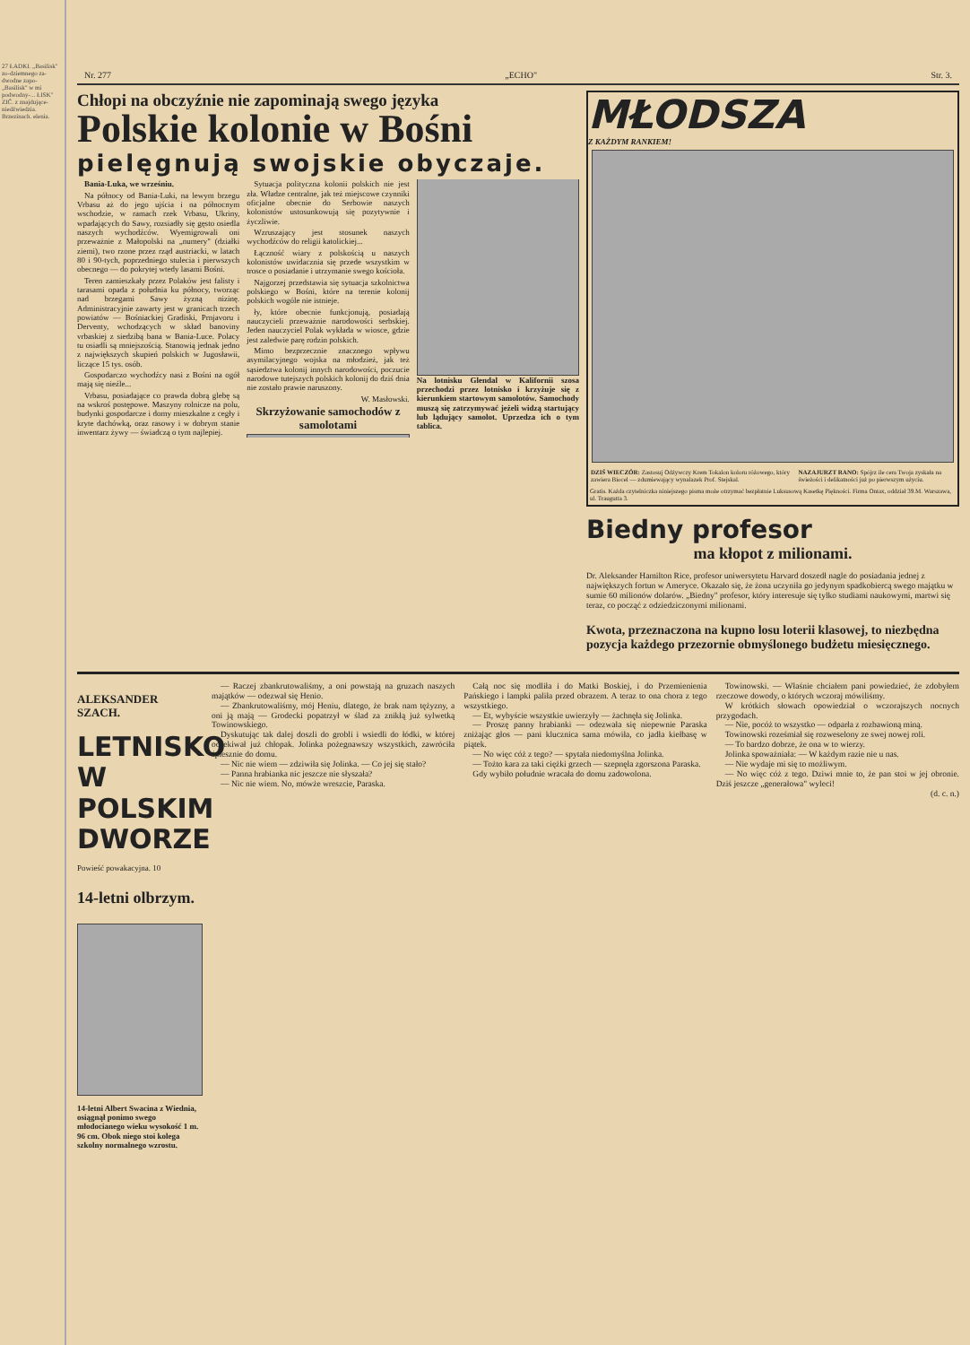27 ŁADKI. „Basilisk" zo-dziemnego za-dwodne zapo- „Basilisk" w mi podwodny-... ŁISK" ZIĆ. z znajdujące-niedźwiedzia. Brzezinach. elenia.
Nr. 277 „ECHO" Str. 3.
Chłopi na obczyźnie nie zapominają swego języka
Polskie kolonie w Bośni
pielęgnują swojskie obyczaje.
Bania-Luka, we wrześniu.
Na północy od Bania-Luki, na lewym brzegu Vrbasu aż do jego ujścia i na północnym wschodzie, w ramach rzek Vrbasu, Ukriny, wpadających do Sawy, rozsiadły się gęsto osiedla naszych wychodźców. Wyemigrowali oni przeważnie z Małopolski na „numery" (działki ziemi), two rzone przez rząd austriacki, w latach 80 i 90-tych, poprzedniego stulecia i pierwszych obecnego — do pokrytej wtedy lasami Bośni.
Teren zamieszkały przez Polaków jest falisty i tarasami opada z południa ku północy, tworząc nad brzegami Sawy żyzną nizinę. Administracyjnie zawarty jest w granicach trzech powiatów — Bośniackiej Gradiski, Prnjavoru i Derventy, wchodzących w skład banoviny vrbaskiej z siedzibą bana w Bania-Luce. Polacy tu osiadli są mniejszością. Stanowią jednak jedno z największych skupień polskich w Jugosławii, liczące 15 tys. osób.
Gospodarczo wychodźcy nasi z Bośni na ogół mają się nieźle...
Vrbasu, posiadające co prawda dobrą glebę są na wskroś postępowe. Maszyny rolnicze na polu, budynki gospodarcze i domy mieszkalne z cegły i kryte dachówką, oraz rasowy i w dobrym stanie inwentarz żywy — świadczą o tym najlepiej.
Sytuacja polityczna kolonii polskich nie jest zła. Władze centralne, jak też miejscowe czynniki oficjalne obecnie do Serbowie naszych kolonistów ustosunkowują się pozytywnie i życzliwie.
Wzruszający jest stosunek naszych wychodźców do religii katolickiej...
Łączność wiary z polskością u naszych kolonistów uwidacznia się przede wszystkim w trosce o posiadanie i utrzymanie swego kościoła.
Najgorzej przedstawia się sytuacja szkolnictwa polskiego w Bośni, które na terenie kolonij polskich wogóle nie istnieje.
ły, które obecnie funkcjonują, posiadają nauczycieli przeważnie narodowości serbskiej. Jeden nauczyciel Polak wykłada w wiosce, gdzie jest zaledwie parę rodzin polskich.
Mimo bezprzecznie znacznego wpływu asymilacyjnego wojska na młodzież, jak też sąsiedztwa kolonij innych narodowości, poczucie narodowe tutejszych polskich kolonij do dziś dnia nie zostało prawie naruszony.
W. Masłowski.
Skrzyżowanie samochodów z samolotami
Na lotnisku Glendal w Kalifornii szosa przechodzi przez lotnisko i krzyżuje się z kierunkiem startowym samolotów. Samochody muszą się zatrzymywać jeżeli widzą startujący lub lądujący samolot. Uprzedza ich o tym tablica.
MŁODSZA
Z KAŻDYM RANKIEM!
DZIŚ WIECZÓR: Zastosuj Odżywczy Krem Tokalon koloru różowego, który zawiera Biocel — zdumiewający wynalazek Prof. Stejskal.
NAZAJURZT RANO: Spójrz ile cera Twoja zyskała na świeżości i delikatności już po pierwszym użyciu.
Gratis. Każda czytelniczka niniejszego pisma może otrzymać bezpłatnie Luksusową Kasetkę Piękności. Firma Ontax, oddział 39.M. Warszawa, ul. Traugutta 3.
Biedny profesor
ma kłopot z milionami.
Dr. Aleksander Hamilton Rice, profesor uniwersytetu Harvard doszedł nagle do posiadania jednej z największych fortun w Ameryce. Okazało się, że żona uczyniła go jedynym spadkobiercą swego majątku w sumie 60 milionów dolarów. „Biedny" profesor, który interesuje się tylko studiami naukowymi, martwi się teraz, co począć z odziedziczonymi milionami.
Kwota, przeznaczona na kupno losu loterii klasowej, to niezbędna pozycja każdego przezornie obmyślonego budżetu miesięcznego.
ALEKSANDER SZACH.
LETNISKO W POLSKIM DWORZE
Powieść powakacyjna. 10
14-letni olbrzym.
14-letni Albert Swacina z Wiednia, osiągnął ponimo swego młodocianego wieku wysokość 1 m. 96 cm. Obok niego stoi kolega szkolny normalnego wzrostu.
— Raczej zbankrutowaliśmy, a oni powstają na gruzach naszych majątków — odezwał się Henio.
— Zbankrutowaliśmy, mój Heniu, dlatego, że brak nam tężyzny, a oni ją mają — Grodecki popatrzył w ślad za znikłą już sylwetką Towinowskiego.
Dyskutując tak dalej doszli do grobli i wsiedli do łódki, w której oczekiwał już chłopak. Jolinka pożegnawszy wszystkich, zawróciła śpiesznie do domu.
— Nic nie wiem — zdziwiła się Jolinka. — Co jej się stało?
— Panna hrabianka nic jeszcze nie słyszała?
— Nic nie wiem. No, mówże wreszcie, Paraska.
Całą noc się modliła i do Matki Boskiej, i do Przemienienia Pańskiego i lampki paliła przed obrazem. A teraz to ona chora z tego wszystkiego.
— Et, wybyście wszystkie uwierzyły — żachnęła się Jolinka.
— Proszę panny hrabianki — odezwała się niepewnie Paraska zniżając głos — pani klucznica sama mówiła, co jadła kiełbasę w piątek.
— No więc cóż z tego? — spytała niedomyślna Jolinka.
— Tożto kara za taki ciężki grzech — szepnęła zgorszona Paraska.
Gdy wybiło południe wracała do domu zadowolona.
Towinowski. — Właśnie chciałem pani powiedzieć, że zdobyłem rzeczowe dowody, o których wczoraj mówiliśmy.
W krótkich słowach opowiedział o wczorajszych nocnych przygodach.
— Nie, pocóż to wszystko — odparła z rozbawioną miną.
Towinowski roześmiał się rozweselony ze swej nowej roli.
— To bardzo dobrze, że ona w to wierzy.
Jolinka spoważniała: — W każdym razie nie u nas.
— Nie wydaje mi się to możliwym.
— No więc cóż z tego. Dziwi mnie to, że pan stoi w jej obronie. Dziś jeszcze „generałowa" wyleci!
(d. c. n.)